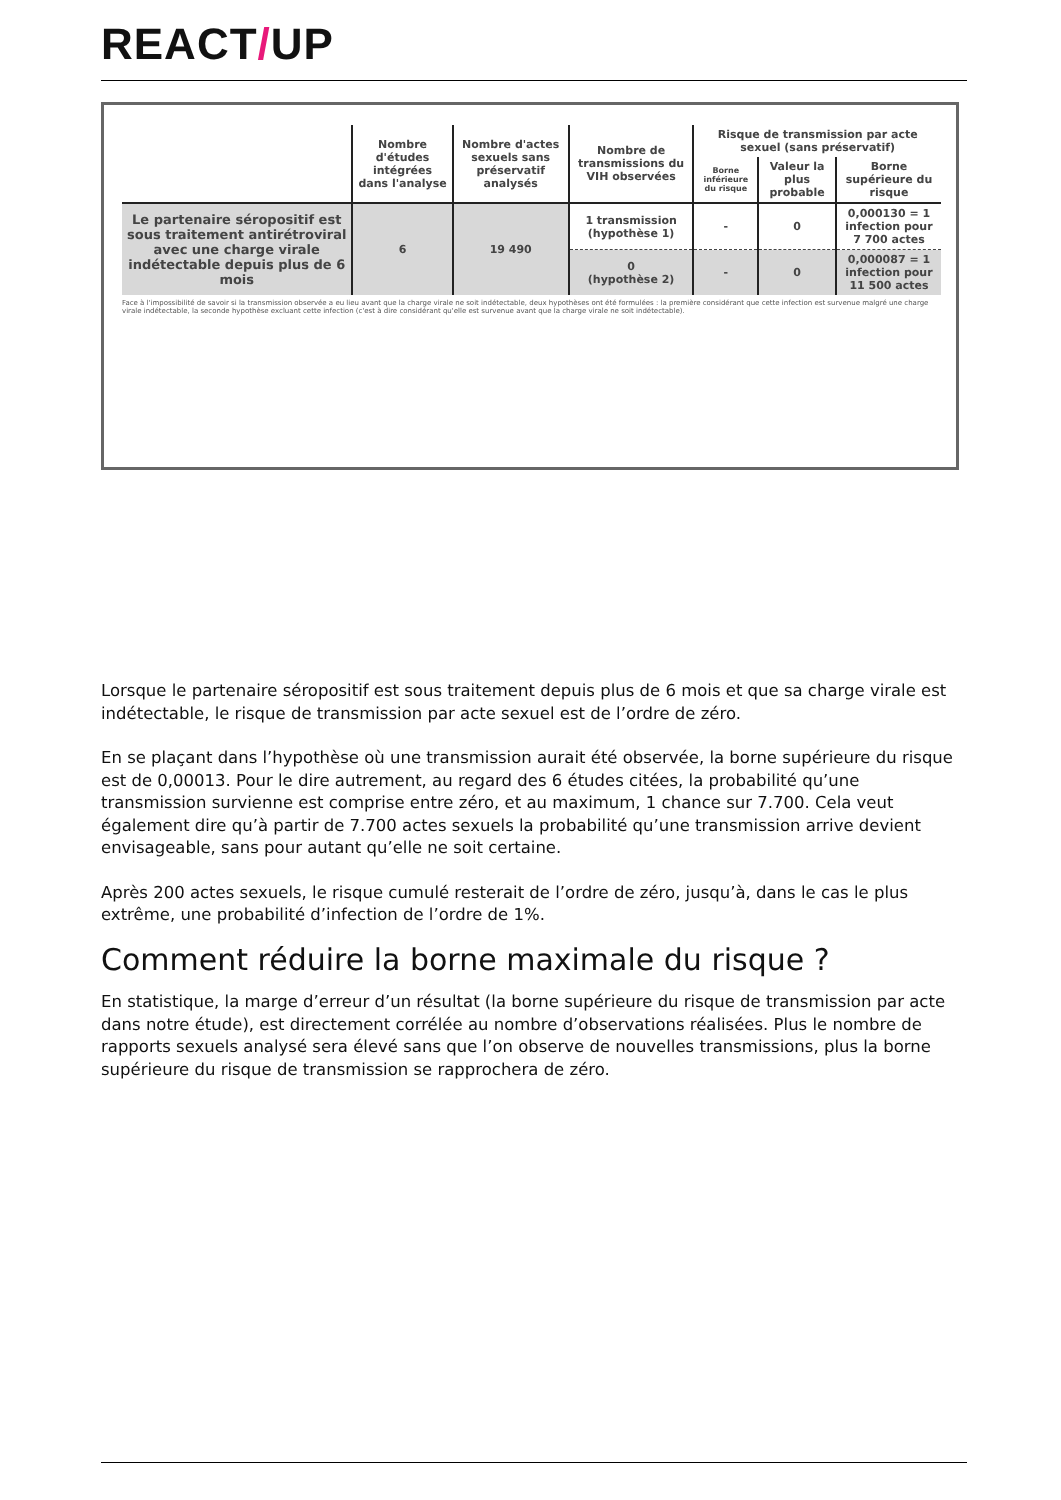REACT/UP
| | Nombre d'études intégrées dans l'analyse | Nombre d'actes sexuels sans préservatif analysés | Nombre de transmissions du VIH observées | Risque de transmission par acte sexuel (sans préservatif) | | |
| --- | --- | --- | --- | --- | --- | --- |
| | | | | Borne inférieure du risque | Valeur la plus probable | Borne supérieure du risque |
| Le partenaire séropositif est sous traitement antirétroviral avec une charge virale indétectable depuis plus de 6 mois | 6 | 19 490 | 1 transmission (hypothèse 1) | - | 0 | 0,000130 = 1 infection pour 7 700 actes |
| | | | 0 (hypothèse 2) | - | 0 | 0,000087 = 1 infection pour 11 500 actes |
Face à l'impossibilité de savoir si la transmission observée a eu lieu avant que la charge virale ne soit indétectable, deux hypothèses ont été formulées : la première considérant que cette infection est survenue malgré une charge virale indétectable, la seconde hypothèse excluant cette infection (c'est à dire considérant qu'elle est survenue avant que la charge virale ne soit indétectable).
Lorsque le partenaire séropositif est sous traitement depuis plus de 6 mois et que sa charge virale est indétectable, le risque de transmission par acte sexuel est de l’ordre de zéro.
En se plaçant dans l’hypothèse où une transmission aurait été observée, la borne supérieure du risque est de 0,00013. Pour le dire autrement, au regard des 6 études citées, la probabilité qu’une transmission survienne est comprise entre zéro, et au maximum, 1 chance sur 7.700. Cela veut également dire qu’à partir de 7.700 actes sexuels la probabilité qu’une transmission arrive devient envisageable, sans pour autant qu’elle ne soit certaine.
Après 200 actes sexuels, le risque cumulé resterait de l’ordre de zéro, jusqu’à, dans le cas le plus extrême, une probabilité d’infection de l’ordre de 1%.
Comment réduire la borne maximale du risque ?
En statistique, la marge d’erreur d’un résultat (la borne supérieure du risque de transmission par acte dans notre étude), est directement corrélée au nombre d’observations réalisées. Plus le nombre de rapports sexuels analysé sera élevé sans que l’on observe de nouvelles transmissions, plus la borne supérieure du risque de transmission se rapprochera de zéro.